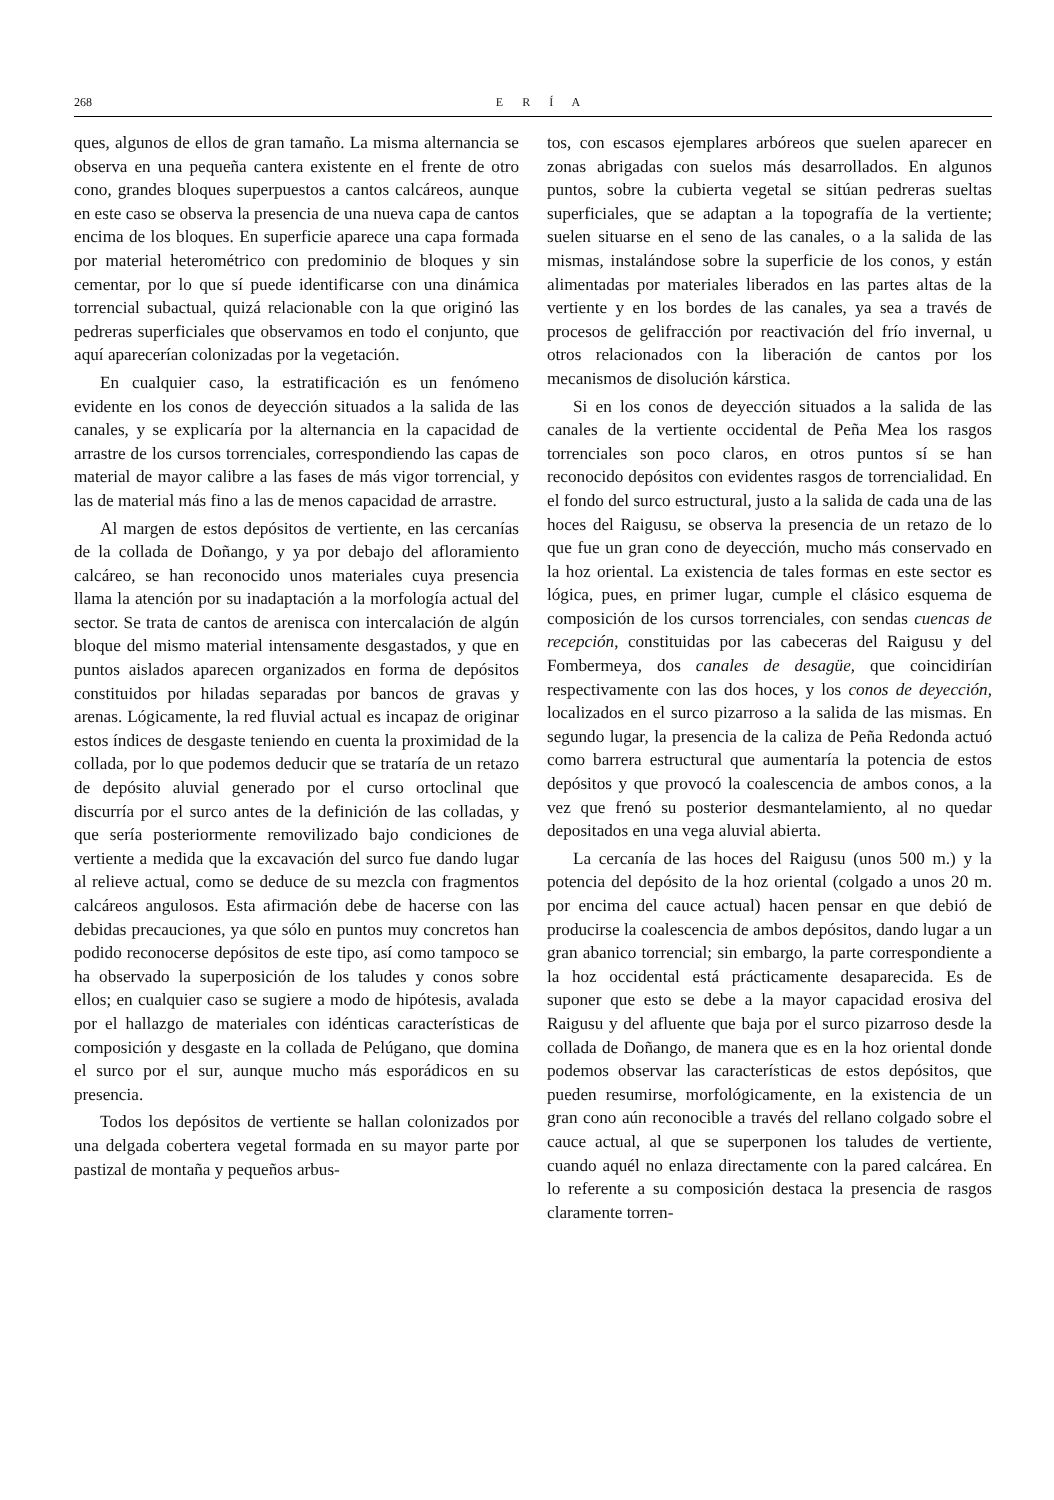268 E R Í A
ques, algunos de ellos de gran tamaño. La misma alternancia se observa en una pequeña cantera existente en el frente de otro cono, grandes bloques superpuestos a cantos calcáreos, aunque en este caso se observa la presencia de una nueva capa de cantos encima de los bloques. En superficie aparece una capa formada por material heterométrico con predominio de bloques y sin cementar, por lo que sí puede identificarse con una dinámica torrencial subactual, quizá relacionable con la que originó las pedreras superficiales que observamos en todo el conjunto, que aquí aparecerían colonizadas por la vegetación.
En cualquier caso, la estratificación es un fenómeno evidente en los conos de deyección situados a la salida de las canales, y se explicaría por la alternancia en la capacidad de arrastre de los cursos torrenciales, correspondiendo las capas de material de mayor calibre a las fases de más vigor torrencial, y las de material más fino a las de menos capacidad de arrastre.
Al margen de estos depósitos de vertiente, en las cercanías de la collada de Doñango, y ya por debajo del afloramiento calcáreo, se han reconocido unos materiales cuya presencia llama la atención por su inadaptación a la morfología actual del sector. Se trata de cantos de arenisca con intercalación de algún bloque del mismo material intensamente desgastados, y que en puntos aislados aparecen organizados en forma de depósitos constituidos por hiladas separadas por bancos de gravas y arenas. Lógicamente, la red fluvial actual es incapaz de originar estos índices de desgaste teniendo en cuenta la proximidad de la collada, por lo que podemos deducir que se trataría de un retazo de depósito aluvial generado por el curso ortoclinal que discurría por el surco antes de la definición de las colladas, y que sería posteriormente removilizado bajo condiciones de vertiente a medida que la excavación del surco fue dando lugar al relieve actual, como se deduce de su mezcla con fragmentos calcáreos angulosos. Esta afirmación debe de hacerse con las debidas precauciones, ya que sólo en puntos muy concretos han podido reconocerse depósitos de este tipo, así como tampoco se ha observado la superposición de los taludes y conos sobre ellos; en cualquier caso se sugiere a modo de hipótesis, avalada por el hallazgo de materiales con idénticas características de composición y desgaste en la collada de Pelúgano, que domina el surco por el sur, aunque mucho más esporádicos en su presencia.
Todos los depósitos de vertiente se hallan colonizados por una delgada cobertera vegetal formada en su mayor parte por pastizal de montaña y pequeños arbus-
tos, con escasos ejemplares arbóreos que suelen aparecer en zonas abrigadas con suelos más desarrollados. En algunos puntos, sobre la cubierta vegetal se sitúan pedreras sueltas superficiales, que se adaptan a la topografía de la vertiente; suelen situarse en el seno de las canales, o a la salida de las mismas, instalándose sobre la superficie de los conos, y están alimentadas por materiales liberados en las partes altas de la vertiente y en los bordes de las canales, ya sea a través de procesos de gelifracción por reactivación del frío invernal, u otros relacionados con la liberación de cantos por los mecanismos de disolución kárstica.
Si en los conos de deyección situados a la salida de las canales de la vertiente occidental de Peña Mea los rasgos torrenciales son poco claros, en otros puntos sí se han reconocido depósitos con evidentes rasgos de torrencialidad. En el fondo del surco estructural, justo a la salida de cada una de las hoces del Raigusu, se observa la presencia de un retazo de lo que fue un gran cono de deyección, mucho más conservado en la hoz oriental. La existencia de tales formas en este sector es lógica, pues, en primer lugar, cumple el clásico esquema de composición de los cursos torrenciales, con sendas cuencas de recepción, constituidas por las cabeceras del Raigusu y del Fombermeya, dos canales de desagüe, que coincidirían respectivamente con las dos hoces, y los conos de deyección, localizados en el surco pizarroso a la salida de las mismas. En segundo lugar, la presencia de la caliza de Peña Redonda actuó como barrera estructural que aumentaría la potencia de estos depósitos y que provocó la coalescencia de ambos conos, a la vez que frenó su posterior desmantelamiento, al no quedar depositados en una vega aluvial abierta.
La cercanía de las hoces del Raigusu (unos 500 m.) y la potencia del depósito de la hoz oriental (colgado a unos 20 m. por encima del cauce actual) hacen pensar en que debió de producirse la coalescencia de ambos depósitos, dando lugar a un gran abanico torrencial; sin embargo, la parte correspondiente a la hoz occidental está prácticamente desaparecida. Es de suponer que esto se debe a la mayor capacidad erosiva del Raigusu y del afluente que baja por el surco pizarroso desde la collada de Doñango, de manera que es en la hoz oriental donde podemos observar las características de estos depósitos, que pueden resumirse, morfológicamente, en la existencia de un gran cono aún reconocible a través del rellano colgado sobre el cauce actual, al que se superponen los taludes de vertiente, cuando aquél no enlaza directamente con la pared calcárea. En lo referente a su composición destaca la presencia de rasgos claramente torren-